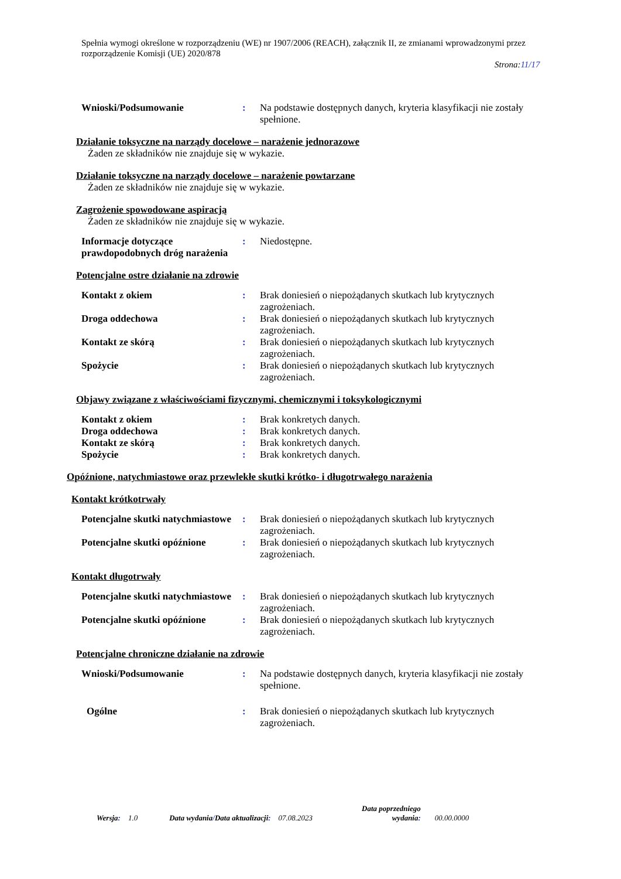Spełnia wymogi określone w rozporządzeniu (WE) nr 1907/2006 (REACH), załącznik II, ze zmianami wprowadzonymi przez rozporządzenie Komisji (UE) 2020/878
Strona:11/17
| Wnioski/Podsumowanie | : | Na podstawie dostępnych danych, kryteria klasyfikacji nie zostały spełnione. |
Działanie toksyczne na narządy docelowe – narażenie jednorazowe
Żaden ze składników nie znajduje się w wykazie.
Działanie toksyczne na narządy docelowe – narażenie powtarzane
Żaden ze składników nie znajduje się w wykazie.
Zagrożenie spowodowane aspiracją
Żaden ze składników nie znajduje się w wykazie.
| Informacje dotyczące prawdopodobnych dróg narażenia | : | Niedostępne. |
Potencjalne ostre działanie na zdrowie
| Kontakt z okiem | : | Brak doniesień o niepożądanych skutkach lub krytycznych zagrożeniach. |
| Droga oddechowa | : | Brak doniesień o niepożądanych skutkach lub krytycznych zagrożeniach. |
| Kontakt ze skórą | : | Brak doniesień o niepożądanych skutkach lub krytycznych zagrożeniach. |
| Spożycie | : | Brak doniesień o niepożądanych skutkach lub krytycznych zagrożeniach. |
Objawy związane z właściwościami fizycznymi, chemicznymi i toksykologicznymi
| Kontakt z okiem | : | Brak konkretych danych. |
| Droga oddechowa | : | Brak konkretych danych. |
| Kontakt ze skórą | : | Brak konkretych danych. |
| Spożycie | : | Brak konkretych danych. |
Opóźnione, natychmiastowe oraz przewlekłe skutki krótko- i długotrwałego narażenia
Kontakt krótkotrwały
| Potencjalne skutki natychmiastowe | : | Brak doniesień o niepożądanych skutkach lub krytycznych zagrożeniach. |
| Potencjalne skutki opóźnione | : | Brak doniesień o niepożądanych skutkach lub krytycznych zagrożeniach. |
Kontakt długotrwały
| Potencjalne skutki natychmiastowe | : | Brak doniesień o niepożądanych skutkach lub krytycznych zagrożeniach. |
| Potencjalne skutki opóźnione | : | Brak doniesień o niepożądanych skutkach lub krytycznych zagrożeniach. |
Potencjalne chroniczne działanie na zdrowie
| Wnioski/Podsumowanie | : | Na podstawie dostępnych danych, kryteria klasyfikacji nie zostały spełnione. |
| Ogólne | : | Brak doniesień o niepożądanych skutkach lub krytycznych zagrożeniach. |
Wersja: 1.0
Data wydania/Data aktualizacji: 07.08.2023
Data poprzedniego
wydania:
00.00.0000